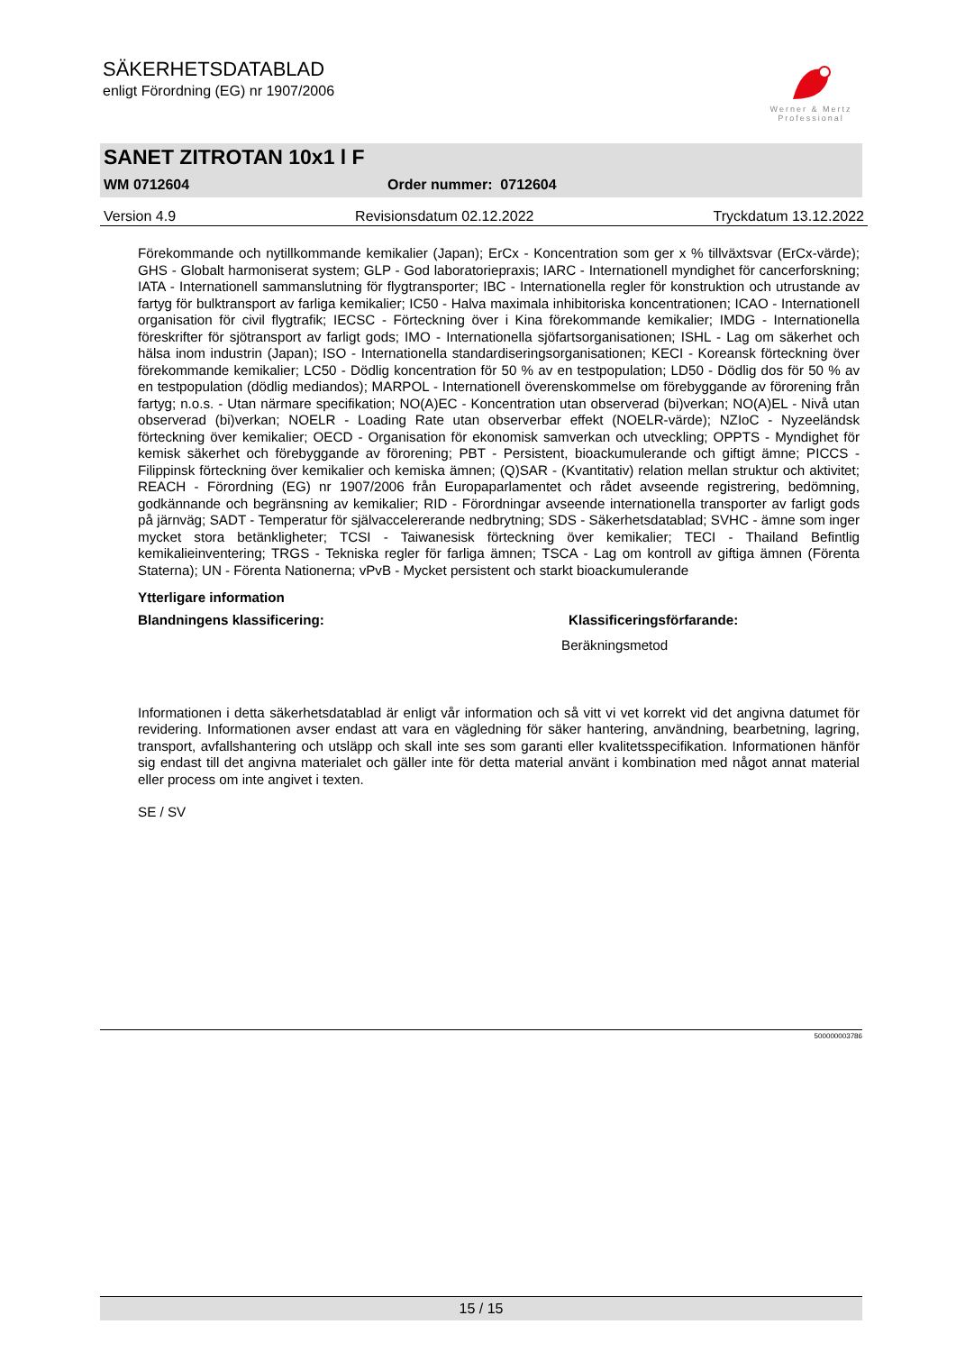SÄKERHETSDATABLAD
enligt Förordning (EG) nr 1907/2006
Werner & Mertz
Professional
SANET ZITROTAN 10x1 l F
WM 0712604 Order nummer: 0712604
Version 4.9 Revisionsdatum 02.12.2022 Tryckdatum 13.12.2022
Förekommande och nytillkommande kemikalier (Japan); ErCx - Koncentration som ger x % tillväxtsvar (ErCx-värde); GHS - Globalt harmoniserat system; GLP - God laboratoriepraxis; IARC - Internationell myndighet för cancerforskning; IATA - Internationell sammanslutning för flygtransporter; IBC - Internationella regler för konstruktion och utrustande av fartyg för bulktransport av farliga kemikalier; IC50 - Halva maximala inhibitoriska koncentrationen; ICAO - Internationell organisation för civil flygtrafik; IECSC - Förteckning över i Kina förekommande kemikalier; IMDG - Internationella föreskrifter för sjötransport av farligt gods; IMO - Internationella sjöfartsorganisationen; ISHL - Lag om säkerhet och hälsa inom industrin (Japan); ISO - Internationella standardiseringsorganisationen; KECI - Koreansk förteckning över förekommande kemikalier; LC50 - Dödlig koncentration för 50 % av en testpopulation; LD50 - Dödlig dos för 50 % av en testpopulation (dödlig mediandos); MARPOL - Internationell överenskommelse om förebyggande av förorening från fartyg; n.o.s. - Utan närmare specifikation; NO(A)EC - Koncentration utan observerad (bi)verkan; NO(A)EL - Nivå utan observerad (bi)verkan; NOELR - Loading Rate utan observerbar effekt (NOELR-värde); NZIoC - Nyzeeländsk förteckning över kemikalier; OECD - Organisation för ekonomisk samverkan och utveckling; OPPTS - Myndighet för kemisk säkerhet och förebyggande av förorening; PBT - Persistent, bioackumulerande och giftigt ämne; PICCS - Filippinsk förteckning över kemikalier och kemiska ämnen; (Q)SAR - (Kvantitativ) relation mellan struktur och aktivitet; REACH - Förordning (EG) nr 1907/2006 från Europaparlamentet och rådet avseende registrering, bedömning, godkännande och begränsning av kemikalier; RID - Förordningar avseende internationella transporter av farligt gods på järnväg; SADT - Temperatur för självaccelererande nedbrytning; SDS - Säkerhetsdatablad; SVHC - ämne som inger mycket stora betänkligheter; TCSI - Taiwanesisk förteckning över kemikalier; TECI - Thailand Befintlig kemikalieinventering; TRGS - Tekniska regler för farliga ämnen; TSCA - Lag om kontroll av giftiga ämnen (Förenta Staterna); UN - Förenta Nationerna; vPvB - Mycket persistent och starkt bioackumulerande
Ytterligare information
Blandningens klassificering: Klassificeringsförfarande:
Beräkningsmetod
Informationen i detta säkerhetsdatablad är enligt vår information och så vitt vi vet korrekt vid det angivna datumet för revidering. Informationen avser endast att vara en vägledning för säker hantering, användning, bearbetning, lagring, transport, avfallshantering och utsläpp och skall inte ses som garanti eller kvalitetsspecifikation. Informationen hänför sig endast till det angivna materialet och gäller inte för detta material använt i kombination med något annat material eller process om inte angivet i texten.
SE / SV
500000003786
15 / 15